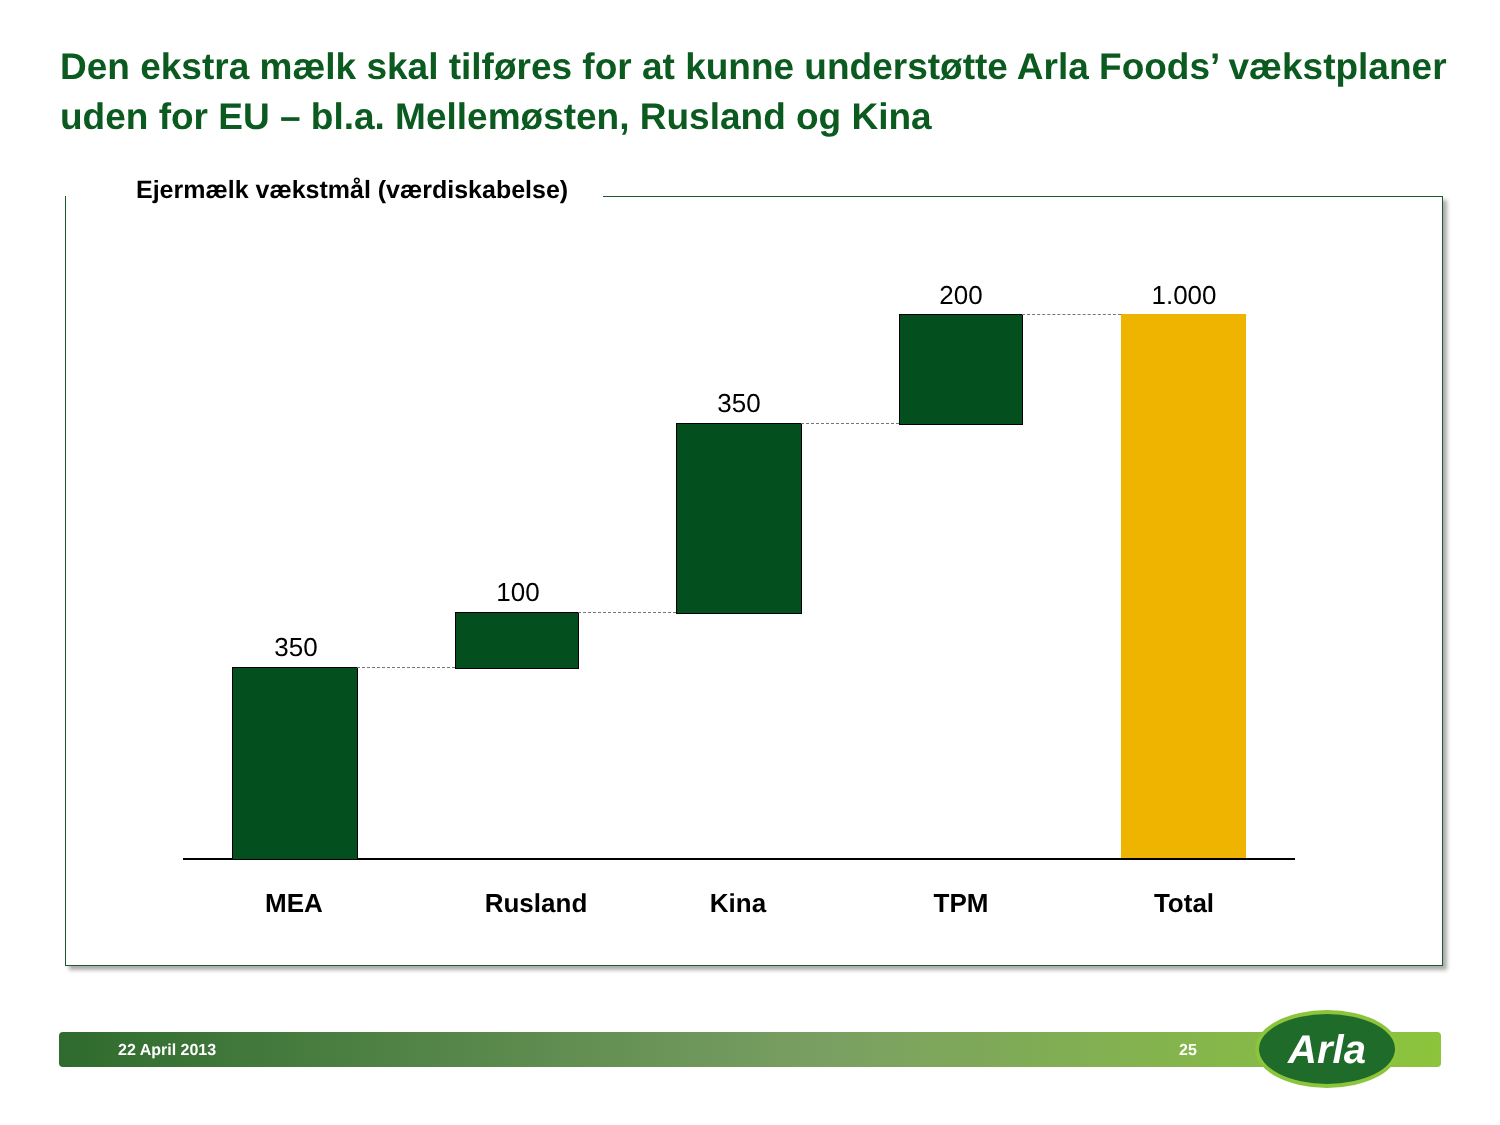Den ekstra mælk skal tilføres for at kunne understøtte Arla Foods’ vækstplaner uden for EU – bl.a. Mellemøsten, Rusland og Kina
Ejermælk vækstmål (værdiskabelse)
350
100
350
200 1.000
MEA Rusland Kina TPM Total
22 April 2013 25 Arla